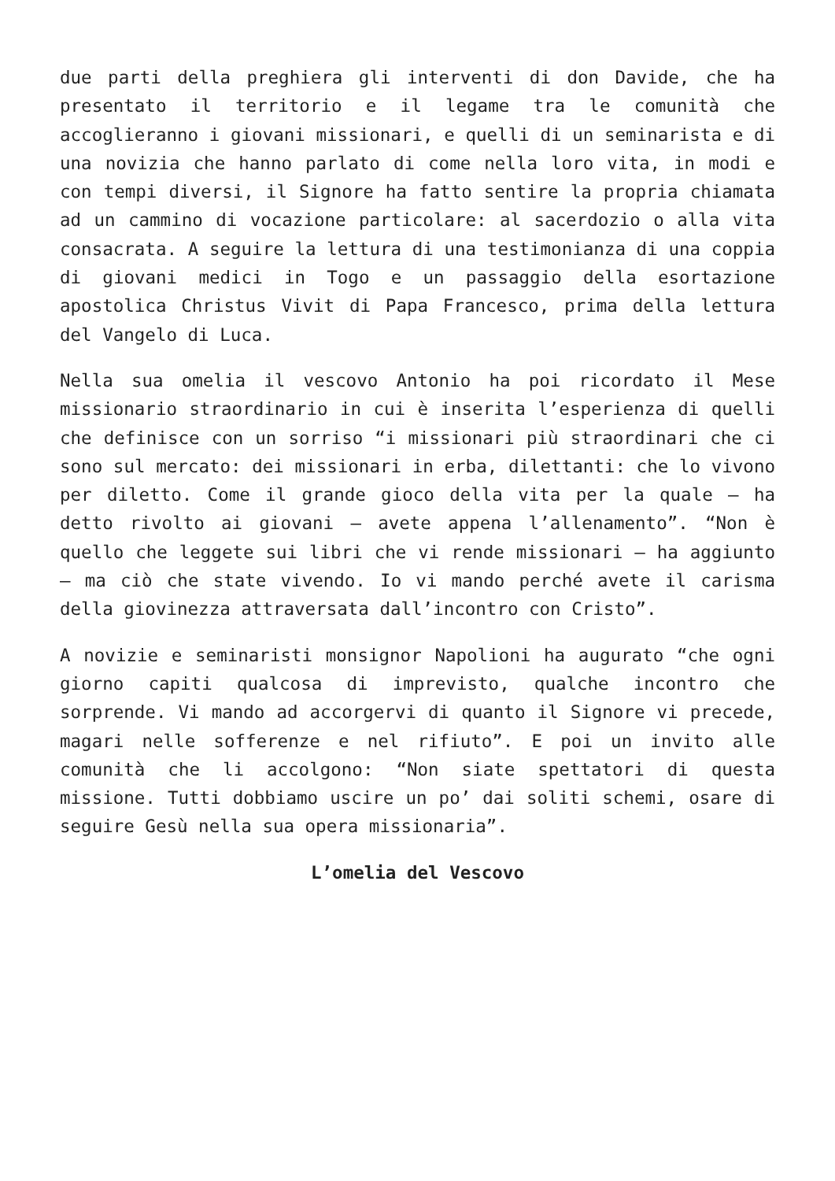due parti della preghiera gli interventi di don Davide, che ha presentato il territorio e il legame tra le comunità che accoglieranno i giovani missionari, e quelli di un seminarista e di una novizia che hanno parlato di come nella loro vita, in modi e con tempi diversi, il Signore ha fatto sentire la propria chiamata ad un cammino di vocazione particolare: al sacerdozio o alla vita consacrata. A seguire la lettura di una testimonianza di una coppia di giovani medici in Togo e un passaggio della esortazione apostolica Christus Vivit di Papa Francesco, prima della lettura del Vangelo di Luca.
Nella sua omelia il vescovo Antonio ha poi ricordato il Mese missionario straordinario in cui è inserita l’esperienza di quelli che definisce con un sorriso “i missionari più straordinari che ci sono sul mercato: dei missionari in erba, dilettanti: che lo vivono per diletto. Come il grande gioco della vita per la quale – ha detto rivolto ai giovani – avete appena l’allenamento”. “Non è quello che leggete sui libri che vi rende missionari – ha aggiunto – ma ciò che state vivendo. Io vi mando perché avete il carisma della giovinezza attraversata dall’incontro con Cristo”.
A novizie e seminaristi monsignor Napolioni ha augurato “che ogni giorno capiti qualcosa di imprevisto, qualche incontro che sorprende. Vi mando ad accorgervi di quanto il Signore vi precede, magari nelle sofferenze e nel rifiuto”. E poi un invito alle comunità che li accolgono: “Non siate spettatori di questa missione. Tutti dobbiamo uscire un po’ dai soliti schemi, osare di seguire Gesù nella sua opera missionaria”.
L’omelia del Vescovo